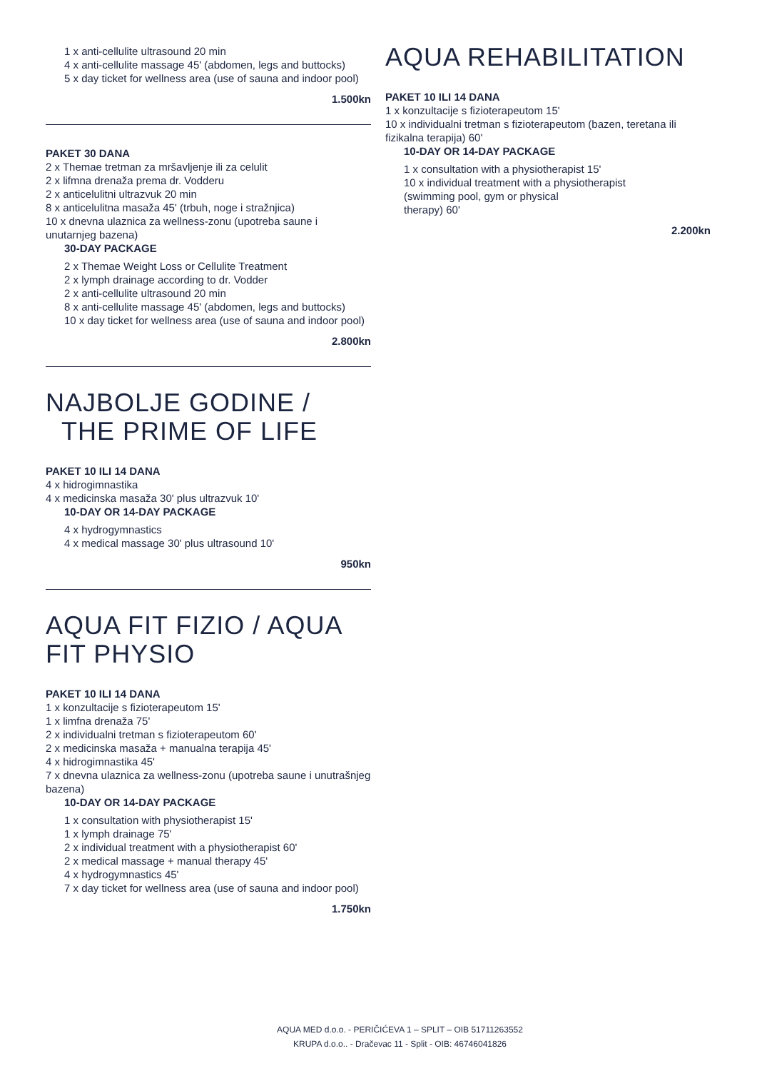1 x anti-cellulite ultrasound 20 min
4 x anti-cellulite massage 45' (abdomen, legs and buttocks)
5 x day ticket for wellness area (use of sauna and indoor pool)
1.500kn
PAKET 30 DANA
2 x Themae tretman za mršavljenje ili za celulit
2 x lifmna drenaža prema dr. Vodderu
2 x anticelulitni ultrazvuk 20 min
8 x anticelulitna masaža 45' (trbuh, noge i stražnjica)
10 x dnevna ulaznica za wellness-zonu (upotreba saune i unutarnjeg bazena)
30-DAY PACKAGE
2 x Themae Weight Loss or Cellulite Treatment
2 x lymph drainage according to dr. Vodder
2 x anti-cellulite ultrasound 20 min
8 x anti-cellulite massage 45' (abdomen, legs and buttocks)
10 x day ticket for wellness area (use of sauna and indoor pool)
2.800kn
NAJBOLJE GODINE /
THE PRIME OF LIFE
PAKET 10 ILI 14 DANA
4 x hidrogimnastika
4 x medicinska masaža 30' plus ultrazvuk 10'
10-DAY OR 14-DAY PACKAGE
4 x hydrogymnastics
4 x medical massage 30' plus ultrasound 10'
950kn
AQUA FIT FIZIO / AQUA FIT PHYSIO
PAKET 10 ILI 14 DANA
1 x konzultacije s fizioterapeutom 15'
1 x limfna drenaža 75'
2 x individualni tretman s fizioterapeutom 60'
2 x medicinska masaža + manualna terapija 45'
4 x hidrogimnastika 45'
7 x dnevna ulaznica za wellness-zonu (upotreba saune i unutrašnjeg bazena)
10-DAY OR 14-DAY PACKAGE
1 x consultation with physiotherapist 15'
1 x lymph drainage 75'
2 x individual treatment with a physiotherapist 60'
2 x medical massage + manual therapy 45'
4 x hydrogymnastics 45'
7 x day ticket for wellness area (use of sauna and indoor pool)
1.750kn
AQUA REHABILITATION
PAKET 10 ILI 14 DANA
1 x konzultacije s fizioterapeutom 15'
10 x individualni tretman s fizioterapeutom (bazen, teretana ili fizikalna terapija) 60'
10-DAY OR 14-DAY PACKAGE
1 x consultation with a physiotherapist 15'
10 x individual treatment with a physiotherapist
(swimming pool, gym or physical
therapy) 60'
2.200kn
AQUA MED d.o.o. - PERIČIĆEVA 1 – SPLIT – OIB 51711263552
KRUPA d.o.o.. - Dračevac 11 - Split - OIB: 46746041826